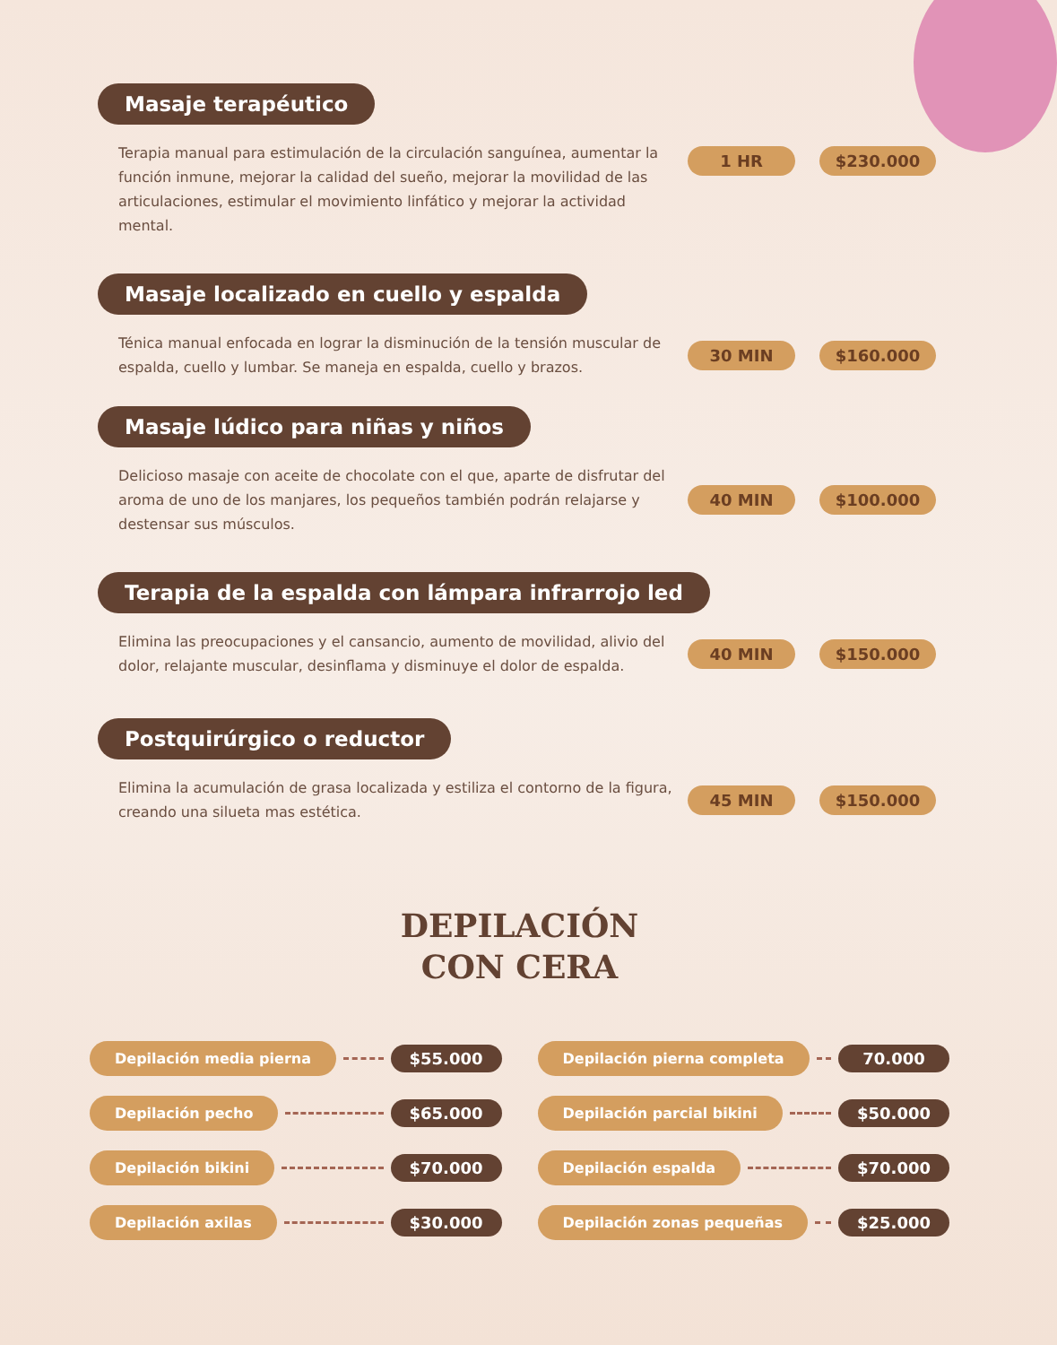Masaje terapéutico
Terapia manual para estimulación de la circulación sanguínea, aumentar la función inmune, mejorar la calidad del sueño, mejorar la movilidad de las articulaciones, estimular el movimiento linfático y mejorar la actividad mental.
1 HR $230.000
Masaje localizado en cuello y espalda
Ténica manual enfocada en lograr la disminución de la tensión muscular de espalda, cuello y lumbar. Se maneja en espalda, cuello y brazos.
30 MIN $160.000
Masaje lúdico para niñas y niños
Delicioso masaje con aceite de chocolate con el que, aparte de disfrutar del aroma de uno de los manjares, los pequeños también podrán relajarse y destensar sus músculos.
40 MIN $100.000
Terapia de la espalda con lámpara infrarrojo led
Elimina las preocupaciones y el cansancio, aumento de movilidad, alivio del dolor, relajante muscular, desinflama y disminuye el dolor de espalda.
40 MIN $150.000
Postquirúrgico o reductor
Elimina la acumulación de grasa localizada y estiliza el contorno de la figura, creando una silueta mas estética.
45 MIN $150.000
DEPILACIÓN
CON CERA
Depilación media pierna $55.000
Depilación pierna completa 70.000
Depilación pecho $65.000
Depilación parcial bikini $50.000
Depilación bikini $70.000
Depilación espalda $70.000
Depilación axilas $30.000
Depilación zonas pequeñas $25.000